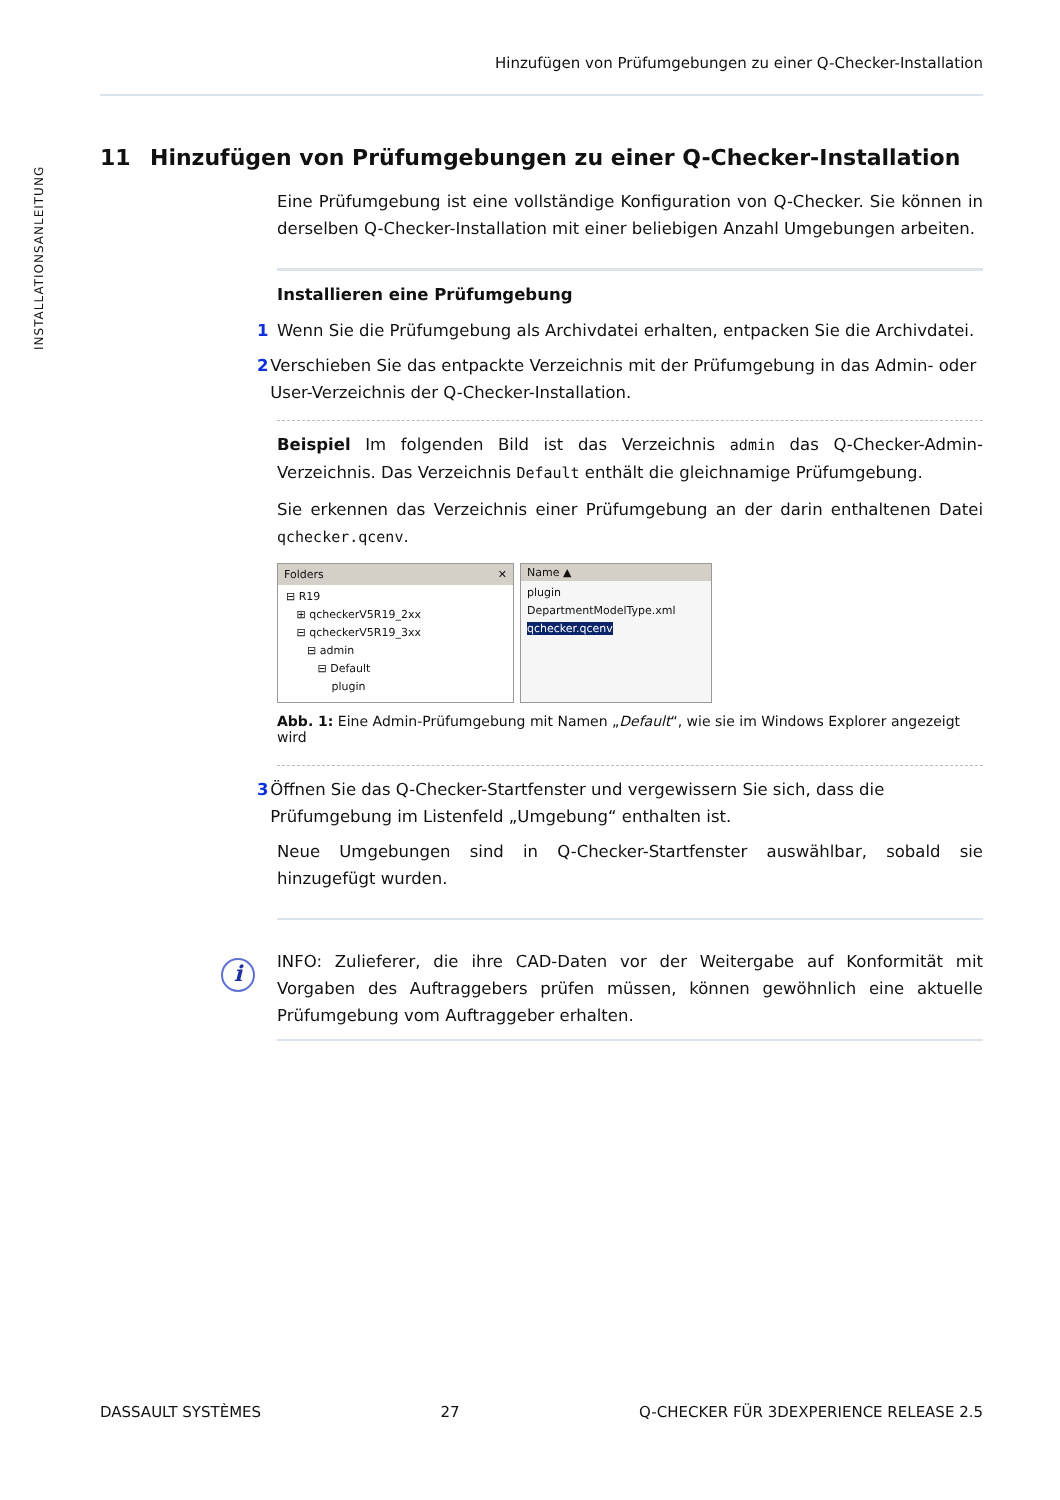Hinzufügen von Prüfumgebungen zu einer Q-Checker-Installation
INSTALLATIONSANLEITUNG
11 Hinzufügen von Prüfumgebungen zu einer Q-Checker-Installation
Eine Prüfumgebung ist eine vollständige Konfiguration von Q-Checker. Sie können in derselben Q-Checker-Installation mit einer beliebigen Anzahl Umgebungen arbeiten.
Installieren eine Prüfumgebung
1 Wenn Sie die Prüfumgebung als Archivdatei erhalten, entpacken Sie die Archivdatei.
2 Verschieben Sie das entpackte Verzeichnis mit der Prüfumgebung in das Admin- oder User-Verzeichnis der Q-Checker-Installation.
Beispiel Im folgenden Bild ist das Verzeichnis admin das Q-Checker-Admin-Verzeichnis. Das Verzeichnis Default enthält die gleichnamige Prüfumgebung.
Sie erkennen das Verzeichnis einer Prüfumgebung an der darin enthaltenen Datei qchecker.qcenv.
Folders ✕
⊟ R19
⊞ qcheckerV5R19_2xx
⊟ qcheckerV5R19_3xx
⊟ admin
⊟ Default
plugin
Name ▲
plugin
DepartmentModelType.xml
qchecker.qcenv
Abb. 1: Eine Admin-Prüfumgebung mit Namen „Default“, wie sie im Windows Explorer angezeigt wird
3 Öffnen Sie das Q-Checker-Startfenster und vergewissern Sie sich, dass die Prüfumgebung im Listenfeld „Umgebung“ enthalten ist.
Neue Umgebungen sind in Q-Checker-Startfenster auswählbar, sobald sie hinzugefügt wurden.
i
INFO: Zulieferer, die ihre CAD-Daten vor der Weitergabe auf Konformität mit Vorgaben des Auftraggebers prüfen müssen, können gewöhnlich eine aktuelle Prüfumgebung vom Auftraggeber erhalten.
DASSAULT SYSTÈMES 27 Q-CHECKER FÜR 3DEXPERIENCE RELEASE 2.5